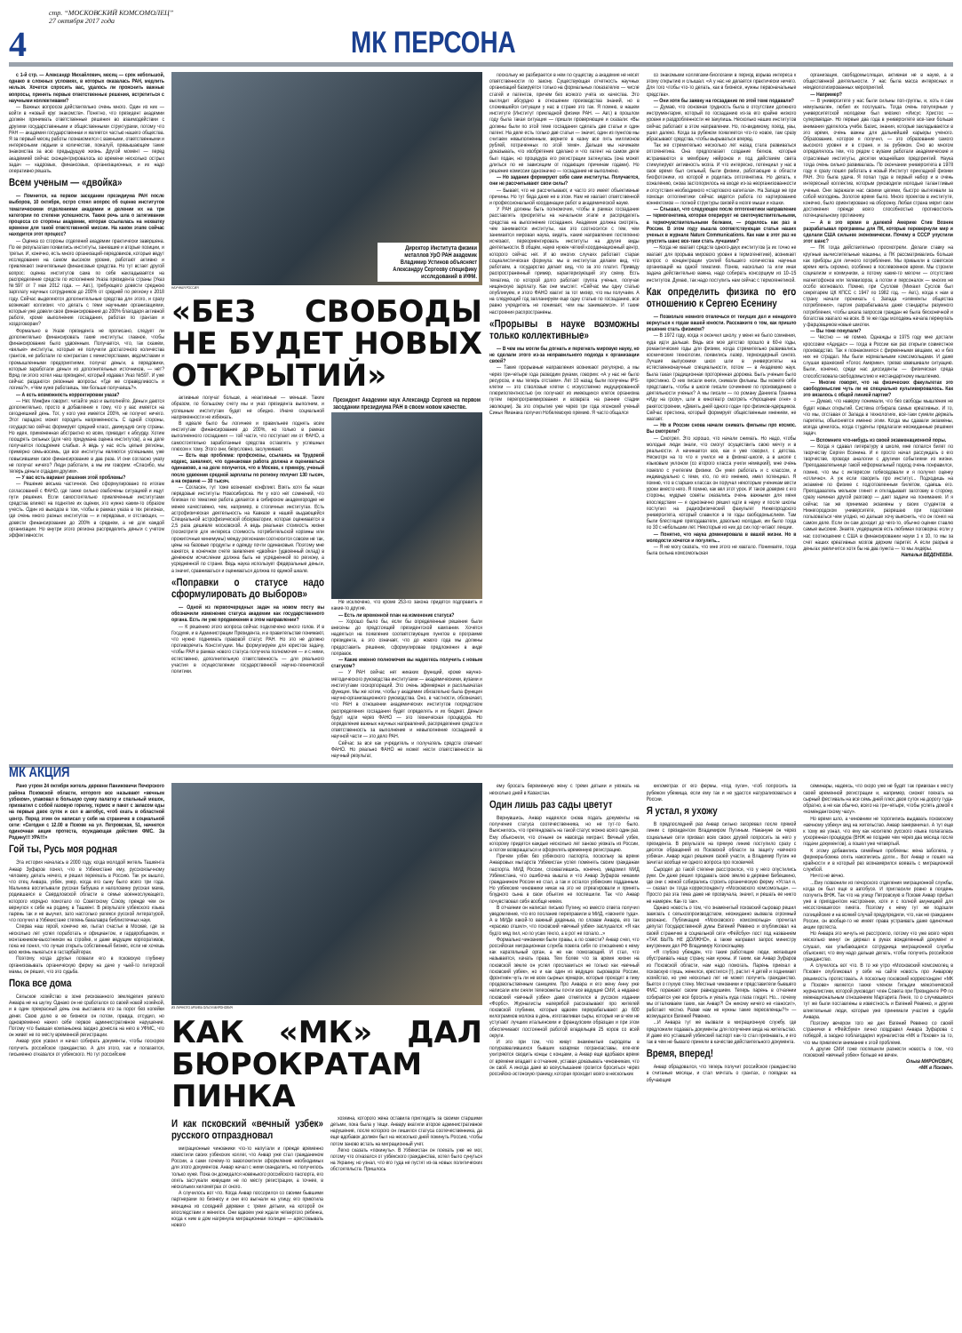4
стр. “МОСКОВСКИЙ КОМСОМОЛЕЦ”
27 октября 2017 года
МК ПЕРСОНА
с 1-й стр. — Александр Михайлович, месяц — срок небольшой, однако в сложных условиях, в которых оказалась РАН, медлить нельзя. Хочется спросить вас, удалось ли прояснить важные вопросы, принять первые ответственные решения, встретиться с научными коллективами?
— Важных вопросов действительно очень много. Один из них — войти в «новый круг знакомств». Понятно, что президент академии должен принимать ответственные решения во взаимодействии с другими государственными и общественными структурами, потому что РАН — академия государственная и является частью нашего общества. Я за первый месяц работы познакомился с важными, ответственными и интересными людьми в количестве, пожалуй, превышающем такие знакомства за всю предыдущую жизнь. Другой момент — перед академией сейчас сконцентрировалось во времени несколько острых задач — кадровых, финансовых, организационных, и их надо оперативно решать.
Всем ученым — «двойка»
— Помнится, на первом заседании президиума РАН после выборов, 10 октября, остро стоял вопрос об оценке институтов тематическими отделениями академии и делении их на три категории по степени успешности. Также речь шла о затягивании процесса со стороны академии, которая ссылалась на нехватку времени для такой ответственной миссии. На каком этапе сейчас находится этот процесс?
— Оценка со стороны отделений академии практически завершена. По ее результатам появились институты, занявшие и вторые позиции, и третьи. И, конечно, есть много организаций-передовиков, которые ведут исследования на самом высоком уровне, работают активно и привлекают значительные финансовые средства. Но тут встает другой вопрос: оценка институтов сама по себе накладывается на распределение средств по исполнение Указа президента страны (Указ №597 от 7 мая 2012 года. — Авт.), требующего довести среднюю зарплату научных сотрудников до 200% от средней по региону к 2018 году. Сейчас выделяются дополнительные средства для этого, и сразу возникает коллизия: что делать с теми научными организациями, которые уже довели свое финансирование до 200% благодаря активной работе, кроме выполнения госзадания, работая по грантам и хоздоговорам?
Формально в Указе президента не прописано, следует ли дополнительно финансировать такие институты: главное, чтобы финансирование было удвоенным. Получается, что, так скажем, «вялые» институты, которые не получили достаточного количества грантов, не работали по контрактам с министерствами, ведомствами и промышленными предприятиями, получат деньги, а передовики, которые заработали деньги из дополнительных источников, — нет? Вряд ли этого хотел наш президент, который издавал Указ №597. И уже сейчас раздаются резонные вопросы: «Где же справедливость и логика?», «Чем хуже работаешь, тем больше получаешь?».
— А есть возможность корректировки указа?
— Нет. Минфин говорит: читайте указ и выполняйте. Деньги даются дополнительно, просто в добавление к тому, что у вас имеется на сегодняшний день. Тот, у кого уже имеется 200%, не получит ничего. Этот парадокс может породить напряженность. С одной стороны, государство сейчас формирует средний класс, движущую силу страны. Но идея, примененная абстрактно ко всем, приводит к абсурду. Хотим поощрять сильных (для чего придумана оценка институтов), а на деле получается поощрение слабых. А ведь у нас есть целые регионы, примерно семь-восемь, где все институты являются успешными, уже повысившими свое финансирование в два раза. И они согласно указу не получат ничего? Люди работали, а мы им говорим: «Спасибо, мы теперь деньги отдадим другим».
— У вас есть вариант решения этой проблемы?
— Решение весьма частичное. Оно сформулировано по итогам согласований с ФАНО, где также сильно озабочены ситуацией и ищут пути решения. Если самостоятельно привлеченные институтами средства влияют на поднятие их оценки, это нужно каким-то образом учесть. Один из выходов в том, чтобы в рамках указа в тех регионах, где очень много разных институтов — и передовых, и отстающих, — довести финансирование до 200% в среднем, а не для каждой организации. Но внутри этого региона распределить деньги с учетом эффективности:
Директор Института физики металлов УрО РАН академик Владимир Устинов объясняет Александру Сергееву специфику исследований в ИФМ.
НАУЧНАЯ РОССИЯ
«БЕЗ СВОБОДЫ НЕ БУДЕТ НОВЫХ ОТКРЫТИЙ»
активные получат больше, а неактивные — меньше. Таким образом, по большому счету мы и указ президента выполним, и успешным институтам будет не обидно. Иначе социальной напряженности не избежать.
В идеале было бы логичнее и правильнее поднять всем институтам финансирование до 200%, но только в рамках выполненного госзадания — той части, что поступает им от ФАНО, а самостоятельно заработанные средства оставлять у успешных плюсом к тому. Этого они, безусловно, заслуживают.
— Есть еще проблема: профсоюзы, ссылаясь на Трудовой кодекс, заявляют, что одинаковая работа должна и оцениваться одинаково, а на деле получится, что в Москве, к примеру, ученый после удвоения средней зарплаты по региону получит 130 тысяч, а на окраине — 30 тысяч.
— Согласен, тут тоже возникает конфликт. Взять хотя бы наши передовые институты Новосибирска. Ни у кого нет сомнений, что близкая по тематике работа делается в сибирском академгородке не менее качественно, чем, например, в столичных институтах. Есть астрофизическая деятельность на Кавказе в нашей выдающейся Специальной астрофизической обсерватории, которая оценивается в 2,5 раза дешевле московской. А ведь реальная стоимость жизни (посмотрите для интереса стоимость потребительской корзины или прожиточные минимумы) между регионами соотносится совсем не так, цены на базовые продукты и одежду почти одинаковые. Поэтому мне кажется, в конечном счете заявления «двойка» (удвоенный оклад) в денежном исчислении должна быть не усредненной по региону, а усредненной по стране. Ведь наука использует федеральные деньги, а значит, сравниваться и оцениваться должна по единой шкале.
«Поправки о статусе надо сформулировать до выборов»
— Одной из первоочередных задач на новом посту вы обозначили изменение статуса академии как государственного органа. Есть ли уже продвижения в этом направлении?
— К решению этого вопроса сейчас подключено много голов. И в Госдуме, и в Администрации Президента, и в правительстве понимают, что нужно поднимать правовой статус РАН. Но это не должно противоречить Конституции. Мы формулируем для юристов задачу, чтобы РАН в рамках нового статуса получила полномочия — и с ними, естественно, дополнительную ответственность — для реального участия в осуществлении государственной научно-технической политики.
Президент Академии наук Александр Сергеев на первом заседании президиума РАН в своем новом качестве.
Не исключено, что кроме 253-го закона придется подправить и какие-то другие.
— Есть ли временной план на изменение статуса?
— Хорошо было бы, если бы определенные решения были внесены до предстоящей президентской кампании. Хочется надеяться на появление соответствующих пунктов в программе президента, а это означает, что до нового года мы должны предоставить решение, сформулировав предложения в виде поправок.
— Какие именно полномочия вы надеетесь получить с новым статусом?
— У РАН сейчас нет никаких функций, кроме научно-методического руководства институтами — академическими, вузами и институтами госкорпораций. Это очень эфемерная и расплывчатая функция. Мы же хотим, чтобы у академии обязательно была функция научно-организационного руководства. Оно, в частности, обозначает, что РАН в отношении академических институтов посредством распределения госзадания будет определять и их бюджет. Деньги будут идти через ФАНО — это техническая процедура. Но определение важных научных направлений, распределение средств и ответственность за выполнение и невыполнение госзаданий в научной части — это дело РАН.
Сейчас за все как учредитель и получатель средств отвечает ФАНО. Но реально ФАНО не может нести ответственности за научный результат,
поскольку не разбирается в нем по существу, а академия не несет ответственности по закону. Существующая отчетность научных организаций базируется только на формальных показателях — числе статей и патентов, причем без всякого учета их качества. Это выглядит абсурдно в отношении производства знаний, но в сложившейся ситуации у нас в стране это так. Я помню, в нашем институте (Институт прикладной физики РАН. — Авт.) в прошлом году была такая ситуация — пришли проверяющие и сказали: «Вы должны были по этой теме госзадания сделать две статьи и один патент. На деле есть только две статьи — значит, один из пунктов мы считаем невыполненным, верните в казну все пять миллионов рублей, потраченных по этой теме». Дальше мы начинаем доказывать, что изобретение сделано и что патент на самом деле был подан, но процедура его регистрации затянулась (она может длиться по не зависящим от подающих причинам годами). Но решение комиссии однозначно — госзадание не выполнено.
— Но задания формируют себе сами институты. Получается, они не рассчитывают свои силы?
— Бывает, что не рассчитывают, и часто это имеет объективные причины. Но тут беда даже не в этом. Нам не хватает ответственной и профессиональной координации работ в академической науке.
У РАН должны быть полномочия, чтобы в рамках госзадания расставлять приоритеты на начальном этапе и распределять средства на выполнение госзадания. Академия должна смотреть, чем занимаются институты, как это соотносится с тем, чем занимается мировая наука, видеть, какие направления постепенно исчезают, переориентировать институты на другие виды деятельности. В общем, науке нужен четкий координационный центр, которого сейчас нет. И во многих случаях работает старая социалистическая формула: мы в институтах делаем вид, что работаем, а государство делает вид, что за это платит. Приведу распространенный пример, характеризующий эту схему. Есть тематика, по которой долго работает группа ученых, получая нищенскую зарплату. Как они мыслят: «Сейчас мы одну статью опубликуем, и этого ФАНО хватит за тот мизер, что мы получаем. А на следующий год запланируем еще одну статью по госзаданию, все равно учредитель не понимает, чем мы занимаемся». И такие настроения распространены.
«Прорывы в науке возможны только коллективные»
— В чем мы могли бы догнать и перегнать мировую науку, но не сделали этого из-за неправильного подхода к организации своей?
— Такие прорывные направления возникают регулярно, а мы через три-четыре года разводим руками, говорим: «А у нас не было ресурсов, и мы теперь отстаем». Лет 10 назад были получены IPS-клетки — это стволовые клетки с искусственно индуцированной плюрипотентностью (их получают из имеющихся клеток организма путем перепрограммирования и возврата на ранние стадии эволюции). За это открытие уже через три года японский ученый Синья Яманака получил Нобелевскую премию. Я часто общался
со знакомыми коллегами-биологами в период взрыва интереса к этому открытию и слышал: «А у нас не делается практически ничего. Для того чтобы что-то делать, как в бизнесе, нужны первоначальные средства».
— Они хотя бы заявку на госзадание по этой теме подавали?
— Думаю, что основная трудность была в отсутствии должного инструментария, который по госзаданию из-за его крайне низкого уровня и раздробленности не закупишь. Несколько наших институтов сейчас работают в этом направлении. Но, по-видимому, поезд, увы, ушел далеко. Когда за рубежом появляется что-то новое, там сразу вбрасывают средства, чтобы вырываться вперед.
Так же стремительно несколько лет назад стала развиваться оптогенетика. Она предполагает создание белков, которые встраиваются в мембрану нейронов и под действием света стимулируют активность мозга. И что интересно, потенциал у нас в свое время был сильный, были физики, работающие в области биофотоники, из которой и родилась оптогенетика. Но делать, к сожалению, снова застопорилось на входе из-за неорганизованности и отсутствия необходимого «стартового капитала». На Западе же при помощи оптогенетики сейчас ведется работа по картированию коннектомов — полной структуры связей в мозге мыши и кошки.
— Слышал, что следующее после оптогенетики направление — термогенетика, которая оперирует не светочувствительными, а термочувствительными белками, — родилось как раз в России. В этом году вышла соответствующая статья наших ученых в журнале Nature Communications. Как нам в этот раз не упустить шанс все-таки стать лучшими?
— Когда не хватает средств одного-двух институтов (а их точно не хватает для прорыва мирового уровня в термогенетике), возникает вопрос о концентрации усилий большего количества научных организаций на одной тематике. Поняв, насколько та или иная задача действительно важна, надо собирать консорциум из 10–15 институтов. Думаю, так надо поступить нам сейчас с термогенетикой.
Как определить физика по его отношению к Сергею Есенину
— Позвольте немного отвлечься от текущих дел и ненадолго вернуться к годам вашей юности. Расскажите о том, как пришло решение стать физиком?
— В 1972 году, когда я окончил школу, у меня не было сомнения, куда идти дальше. Ведь все мое детство прошло в 60-е годы, романтические годы для физики, когда стремительно развивались космические технологии, появились лазер, термоядерный синтез. Лучшие выпускники школ шли в университеты на естественнонаучные специальности, потом — в Академию наук. Была такая традиционная проторенная дорожка. Быть ученым было престижно. О них писали книги, снимали фильмы. Вы можете себе представить, чтобы в школе писали сочинение по произведению о деятельности ученых? А мы писали — по роману Даниила Гранина «Иду на грозу», шли в кинотеатр смотреть «Укрощение огня» о ракетостроении, «Девять дней одного года» про физиков-ядерщиков. Сейчас престижа, который формирует общественным мнением, не хватает.
— Но в России снова начали снимать фильмы про космос. Вы смотрели?
— Смотрел. Это хорошо, что начали снимать. Но надо, чтобы молодые люди знали, что смогут осуществить свою мечту и в реальности. А начинается все, как я уже говорил, с детства. Несмотря на то что я учился не в физмат-школе, а в школе с языковым уклоном (со второго класса учили немецкий), мне очень повезло с учителем физики. Он умел работать и с классом, и индивидуально с теми, кто, по его мнению, имел потенциал. Я помню, что в старших классах он поручал некоторым ученикам вести уроки вместо него. Я помню, как вел этот урок. И такое доверие с его стороны, мудрые советы оказались очень важными для меня впоследствии — я однозначно решил идти в науку и после школы поступил на радиофизический факультет Нижегородского университета, который славился в те годы свободомыслием. Там были блестящие преподаватели, довольно молодые, им было тогда по 30 с небольшим лет. Некоторые из них до сих пор читают лекции.
— Понятно, что наука доминировала в вашей жизни. Но в молодости хочется и погулять...
— Я не могу сказать, что мне этого не хватало. Понимаете, тогда была сильна комсомольская
организация, свободомыслящая, активная не в науке, а в общественной деятельности. У нас была масса интересных и неидеологизированных мероприятий.
— Например?
— В университете у нас были сильны поп-группы, и, хоть я сам немузыкален, любил их послушать. Тогда очень популярным у университетской молодежи был мюзикл «Иисус Христос — суперзвезда». Но первые два года в университете все-таки больше внимания уделялось учебе. Базис, знания, которые закладываются в это время, очень важны для дальнейшей карьеры ученого. Образование, которое я получил, — это образование самого высокого уровня и в стране, и за рубежом. Оно во многом определялось тем, что рядом с вузами работали академические и отраслевые институты, десятки мощнейших предприятий. Наука тогда очень сильно развивалась. По окончании университета в 1978 году я сразу пошел работать в новый Институт прикладной физики РАН. Это была удача. Я попал туда в первый набор и в очень интересный коллектив, которым руководили молодые талантливые ученые. Они заражали нас своими целями, быстро вытягивали за собой молодежь. Золотое время было. Много проектов в институте, конечно, было ориентировано на оборонку. Любая страна мерит свои достижения прежде всего способностью противостоять потенциальному противнику.
— А в это время в далекой Америке Стив Возняк разрабатывал программы для ПК, которые перевернули мир и сделали США сильнее экономически. Почему в СССР упустили этот шанс?
— ПК тогда действительно просмотрели. Делали ставку на крупные вычислительные машины, а ПК рассматривались больше как приборы для личного потребления. Мы привыкли в советское время жить скромно, особенно в послевоенное время. Мы строили социализм и коммунизм, а потому какие-то мелочи — отсутствие магнитофонов или телевизоров, а потом и персоналок — многих не особо волновало. Помню, при Суслове (Михаил Суслов был секретарем ЦК КПСС с 1947 по 1982 год. — Авт.), когда к нам в страну начали проникать с Запада «элементы общества потребления», партия разрабатывала даже стандарты разумного потребления, чтобы шкала запросов граждан не была бесконечной и богатства хватало на всех. В те же годы молодежь начала перекупать у фарцовщиков новые шмотки.
— Вы тоже покупали?
— Честно — не помню. Однажды в 1975 году мне достали кроссовки «Адидас» — тогда в России как раз открыли совместное производство. Так я познакомился с фирменными вещами, но и без них не страдал. Мы были нормальными комсомольцами. И даже слушая вражеский «Голос Америки», трезво взвешивали ситуацию. Были, конечно, среди нас диссиденты — физическая среда способствовала свободомыслию и нестандартному мышлению.
— Многие говорят, что на физических факультетах это свободомыслие чуть ли не специально культивировалось. Как это вязалось с общей линией партии?
— Думаю, что наверху понимали, что без свободы мышления не будет новых открытий. Система отбирала самых креативных. И то, что мы, отставая от Запада в технологиях, все-таки сумели держать паритеты, объясняется именно этим. Когда мы сдавали экзамены, всегда ценилось, когда студенты предлагали неожиданные решения задач.
— Вспомните что-нибудь из своей экзаменационной поры.
— Когда я сдавал литературу в школе, мне попался билет по творчеству Сергея Есенина. И я просто начал рассуждать о его творчестве, проводя аналогии с другими событиями из жизни. Преподавательнице такой неформальный подход очень понравился, помню, что мы с интересом побеседовали и я получил оценку «отлично». А уж если говорить про институт... Подходишь на экзамене по физике с подготовленным билетом, сдаешь его. Преподаватель мельком глянет и откладывает заготовку в сторону, сразу начиная другой разговор — дает задачи на понимание. И я сейчас так же принимаю экзамены у своих студентов в Нижегородском университете, разрешаю при подготовке пользоваться чем угодно, но дальше хочу выяснить, что он понял на самом деле. Если он сам доходит до чего-то, обычно оценки ставлю самые высокие. Знаете, уядерщиков есть любимая поговорка: если у нас соотношение с США в финансировании науки 1 к 10, то мы за счет наших креативных мозгов держим паритет. А если разрыв в деньгах увеличится хотя бы на два пункта — то мы лидеры.
Наталья ВЕДЕНЕЕВА.
МК АКЦИЯ
Рано утром 24 октября житель деревни Паниковичи Печорского района Псковской области, которого все называют «вечным узбеком», упаковал в большую сумку палатку и спальный мешок, прихватил с собой газовую горелку, термос и пакет с запасом еды на первые двое суток и сел в автобус, чтоб ехать в областной центр. Перед этим он написал у себя на страничке в социальной сети: «Сегодня с 12.00 в Пскове на ул. Петровская, 51, начнется одиночная акция протеста, осуждающая действия ФМС. За Родину!!! УРА!!!»
Гой ты, Русь моя родная
Эта история началась в 2000 году, когда молодой житель Ташкента Анвар Зуфаров понял, что в Узбекистане ему, русскоязычному человеку, делать нечего, и решил переехать в Россию. Так уж вышло, что отец Анвара, узбек, умер, когда его сыну было всего три года. Мальчика воспитывали русская бабушка и наполовину русская мама, родившаяся в Свердловской области в семье военнослужащего, которого изрядно помотало по Советскому Союзу, прежде чем он вернулся к себе на родину, в Ташкент. В результате узбекского языка парень так и не выучил, зато настолько увлекся русской литературой, что получил в Узбекистане степень бакалавра библиотечных наук.
Сперва наш герой, конечно же, пытал счастья в Москве, где за несколько лет успел поработать и официантом, и гардеробщиком, и монтажником-высотником на стройке, и даже ведущим корпоративов, пока не понял, что лучше открыть собственный бизнес, если не хочешь всю жизнь мыкаться в гастарбайтерах.
Поэтому, когда друзья позвали его в псковскую глубинку организовывать органическую ферму на даче у чьей-то питерской мамы, он решил, что это судьба.
Пока все дома
Сельское хозяйство в зоне рискованного земледелия увлекло Анвара не на шутку. Однако он не сработался со своей новой хозяйкой, и в один прекрасный день она выставила его за порог без копейки денег. Свою долю в ее бизнесе он потом, правда, отсудил, но одновременно нажил себе первое административное нарушение. Потому что бывшая компаньонка заодно донесла на него в УФМС, что он живет не по месту временной регистрации.
Анвар урок усвоил и начал собирать документы, чтобы поскорее получить российское гражданство. А для этого, как и полагается, письменно отказался от узбекского. Но тут российские
ИЗ ЛИЧНОГО АРХИВА ОЛЬГИ МИРОНОВИЧ
КАК «МК» ДАЛ БЮРОКРАТАМ ПИНКА
И как псковский «вечный узбек» русского отпраздновал
миграционные чиновники что-то напутали и прежде временно известили своих узбекских коллег, что Анвар уже стал гражданином России, а сами почему-то заволокитили оформление необходимых для этого документов. Анвар начал с ними скандалить, но получилось только хуже. Пока он дожидался новенького российского паспорта, его опять застукали живущим не по месту регистрации, а точнее, в нескольких километрах от оного.
А случилось вот что. Когда Анвар поссорился со своими бывшими партнерами по бизнесу и они его выгнали на улицу, его приютила женщина из соседней деревни с тремя детьми, на которой он впоследствии и женился. Они вдвоем уже ждали четвертого ребенка, когда к ним в дом нагрянула миграционная полиция — арестовывать нового
хозяина, которого жена оставила приглядеть за своими старшими детьми, пока была у тещи. Анвару вкатили второе административное нарушение, после которого он лишился статуса соотечественника, да еще вдобавок должен был на несколько дней покинуть Россию, чтобы потом заново встать на миграционный учет.
Легко сказать «покинуть». В Узбекистан он поехать уже не мог, потому что отказался от узбекского гражданства, хотел было сунуться на Украину, но узнал, что его туда не пустят из-за новых политических обстоятельств. Пришлось
ему бросать беременную жену с тремя детьми и уезжать на несколько дней в Казахстан.
Один лишь раз сады цветут
Вернувшись, Анвар надеялся снова подать документы на получение статуса соотечественника, но не тут-то было. Выяснилось, что претендовать на такой статус можно всего один раз. Ему объяснили, что отныне он навсегда мигрант. Вечный узбек, которому придется каждые несколько лет заново уезжать из России, а потом возвращаться и оформлять временную регистрацию.
Причем узбек без узбекского паспорта, поскольку за время Анваровых мытарств Узбекистан успел поменять своим гражданам паспорта. МИД России, спохватившись, конечно, уведомил МИД Узбекистана, что ошибочка вышла и что Анвар Зуфаров никаким гражданином России не стал, а так и остался узбекским подданным. Но узбекские чиновники никак на это не отреагировали и принять блудного сына в свои объятия не поспешили. Так что Анвар почувствовал себя вообще никем.
В отчаянии он написал письмо Путину, но вместо ответа получил уведомление, что его послание переправили в МИД, «звоните туда». А в МИДе какой-то важный дяденька, по словам Анвара, его так «красиво отшил», что псковский «вечный узбек» заслушался: «Я как будто мед пил, но по усам текло, а в рот не попало...»
Формально чиновники были правы, а по совести? Анвар счел, что российская миграционная служба повела себя по отношению к нему как карательный орган, а не как помогающий. И стал, что называется, качать права. Тем более что за время жизни на псковской земле он успел прославиться не только как «вечный псковский узбек», но и как один из ведущих сыроваров России, фронтмен чуть ли не всех сырных ярмарок, которые проходят в пику продовольственным санкциям. Про Анвара и его жену Анну уже написали или сняли телесюжеты почти все ведущие СМИ, а недавно псковский «вечный узбек» даже отметился в русском издании «Форбс». Журналисты наперебой рассказывают про жителей псковской глубинки, которые вдвоем перерабатывают до 600 килограммов молока в день, изготавливая сыры, которые ни в чем не уступают лучшим итальянским и французским образцам и при этом обеспечивают постоянной работой владельцев 25 коров со всей округи.
И это при том, что живут знаменитые сыроделы в полуразвалившихся бывших казармах погранзаставы, еле-еле ухитряются сводить концы с концами, а Анвар еще вдобавок время от времени впадает в отчаяние, уставая доказывать чиновникам, что он свой. А иногда даже во всеуслышание грозится броситься через российско-эстонскую границу, которая проходит всего в нескольких
километрах от его фермы, «под пули», чтоб попросить за рубежом убежища, если ему так и не удастся натурализоваться в России.
Я устал, я ухожу
В предпоследний раз Анвар сильно загоревал после прямой линии с президентом Владимиром Путиным. Накануне он через социальные сети призвал всех своих друзей попросить за него у президента. В результате на прямую линию поступило сразу с десяток обращений из Псковской области за защиту «вечного узбека». Анвар ждал решения своей участи, а Владимир Путин не зачитал вообще ни одного вопроса про псковичей.
Сыродел до такой степени расстроился, что у него опустились руки. Он даже решил продавать свою землю в деревне Бебешкино, где они с женой собирались строить органическую ферму. «Устал я, — сказал он тогда корреспонденту «Московского комсомольца». — Просто раз эта тема даже не прозвучала, значит, и решать ее никто не намерен. Как-то так».
Однако новость о том, что знаменитый псковский сыровар решил завязать с сельхозпроизводством, неожиданно вызвала огромный резонанс. Публикацию «Московского комсомольца» прочитал депутат Государственной думы Евгений Ревенко и опубликовал на своей страничке в социальной сети «Фейсбук» пост под названием «ТАК БЫТЬ НЕ ДОЛЖНО», а также направил запрос министру внутренних дел РФ Владимиру Колокольцеву.
«Я глубоко убежден, что такие работящие люди, желающие обустраивать нашу страну, нам нужны. И таким, как Анвар Зуфаров из Псковской области, нам надо помогать. Парень приехал в псковскую глушь, женился, крестился (!), растит 4 детей и поднимает хозяйство, но уже несколько лет не может получить гражданство. Бьется о глухую стену. Местные чиновники и представители бывшего ФМС поражают своим равнодушием. Теперь парень в отчаянии собирается уже все бросить и уехать куда глаза глядят. Но... почему мы отталкиваем таких, как Анвар?! Он никому ничего не «заносит», работает честно. Разве нам не нужны такие переселенцы?!» — возмущался Евгений Ревенко.
...И Анвара тут же вызвали в миграционную службу, где предложили подавать документы для получения вида на жительство. И даже его уставший узбекский паспорт как-то стал признавать, и его так в чем не бывало приняли в качестве действительного документа.
Время, вперед!
Анвар обрадовался, что теперь получит российское гражданство в считаные месяцы, и стал мечтать о грантах, о поездках на обучающие
семинары, надеясь, что скоро уже не будет так привязан к месту своей временной регистрации и, например, сможет поехать на сырный фестиваль на все семь дней плюс двое суток на дорогу туда-обратно, а не как обычно, всего на три-четыре, чтобы успеть домой к «комендантскому часу».
Но время шло, а чиновники не торопились выдавать псковскому «вечному узбеку» вид на жительство. Анвар занервничал. А тут еще к тому же узнал, что ему как носителю русского языка полагалась ускоренная процедура (ВНЖ не позднее чем через два месяца после подачи документов), а пошел уже четвертый.
К этому добавились семейные проблемы: жена заболела, у фермера-бомжа опять накопились долги... Вот Анвар и пошел на крайности и в который раз вознамерился воевать с миграционной службой.
Ничто не вечно.
...Ему позвонили из печорского отделения миграционной службы, когда он был еще в автобусе. И пригласили ровно в полдень получить ВНЖ. Так что на улицу Петровскую в Пскове Анвар прибыл уже в приподнятом настроении, хотя и с полной амуницией для несостоявшегося пикета. Поэтому к нему тут же подошли полицейские и на всякий случай предупредили, что, как не гражданин России, он вообще-то не имеет права устраивать даже одиночные акции протеста.
Но Анвара это ничуть не расстроило, потому что уже всего через несколько минут он держал в руках вожделенный документ и слушал, как улыбающаяся сотрудница миграционной службы объясняет, что ему надо дальше делать, чтобы получить российское гражданство.
А случилось вот что. В то же утро «Московский комсомолец в Пскове» опубликовал у себя на сайте новость про Анварову решимость протестовать. А поскольку псковский корреспондент «МК в Пскове» является также членом Гильдии межэтнической журналистики, которой руководит член Совета при Президенте РФ по межнациональным отношениям Маргарита Лянге, то о случившемся тут же были поставлены в известность и Евгений Ревенко, и другие влиятельные люди, которые уже принимали участие в судьбе Анвара.
Поэтому вечером того же дня Евгений Ревенко со своей странички в «Фейсбуке» лично поздравил Анвара Зуфарова с победой, а заодно поблагодарил журналистов «МК в Пскове» за то, что мы привлекли внимание к этой проблеме.
А другие СМИ тоже поспешили разнести новость о том, что псковский «вечный узбек» больше не вечен.
Ольга МИРОНОВИЧ,
«МК в Пскове».